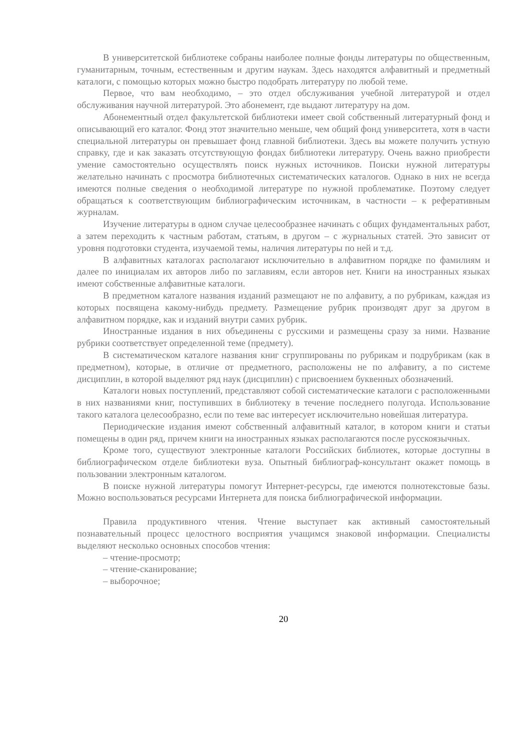В университетской библиотеке собраны наиболее полные фонды литературы по общественным, гуманитарным, точным, естественным и другим наукам. Здесь находятся алфавитный и предметный каталоги, с помощью которых можно быстро подобрать литературу по любой теме.
Первое, что вам необходимо, – это отдел обслуживания учебной литературой и отдел обслуживания научной литературой. Это абонемент, где выдают литературу на дом.
Абонементный отдел факультетской библиотеки имеет свой собственный литературный фонд и описывающий его каталог. Фонд этот значительно меньше, чем общий фонд университета, хотя в части специальной литературы он превышает фонд главной библиотеки. Здесь вы можете получить устную справку, где и как заказать отсутствующую фондах библиотеки литературу. Очень важно приобрести умение самостоятельно осуществлять поиск нужных источников. Поиски нужной литературы желательно начинать с просмотра библиотечных систематических каталогов. Однако в них не всегда имеются полные сведения о необходимой литературе по нужной проблематике. Поэтому следует обращаться к соответствующим библиографическим источникам, в частности – к реферативным журналам.
Изучение литературы в одном случае целесообразнее начинать с общих фундаментальных работ, а затем переходить к частным работам, статьям, в другом – с журнальных статей. Это зависит от уровня подготовки студента, изучаемой темы, наличия литературы по ней и т.д.
В алфавитных каталогах располагают исключительно в алфавитном порядке по фамилиям и далее по инициалам их авторов либо по заглавиям, если авторов нет. Книги на иностранных языках имеют собственные алфавитные каталоги.
В предметном каталоге названия изданий размещают не по алфавиту, а по рубрикам, каждая из которых посвящена какому-нибудь предмету. Размещение рубрик производят друг за другом в алфавитном порядке, как и изданий внутри самих рубрик.
Иностранные издания в них объединены с русскими и размещены сразу за ними. Название рубрики соответствует определенной теме (предмету).
В систематическом каталоге названия книг сгруппированы по рубрикам и подрубрикам (как в предметном), которые, в отличие от предметного, расположены не по алфавиту, а по системе дисциплин, в которой выделяют ряд наук (дисциплин) с присвоением буквенных обозначений.
Каталоги новых поступлений, представляют собой систематические каталоги с расположенными в них названиями книг, поступивших в библиотеку в течение последнего полугода. Использование такого каталога целесообразно, если по теме вас интересует исключительно новейшая литература.
Периодические издания имеют собственный алфавитный каталог, в котором книги и статьи помещены в один ряд, причем книги на иностранных языках располагаются после русскоязычных.
Кроме того, существуют электронные каталоги Российских библиотек, которые доступны в библиографическом отделе библиотеки вуза. Опытный библиограф-консультант окажет помощь в пользовании электронным каталогом.
В поиске нужной литературы помогут Интернет-ресурсы, где имеются полнотекстовые базы. Можно воспользоваться ресурсами Интернета для поиска библиографической информации.
Правила продуктивного чтения. Чтение выступает как активный самостоятельный познавательный процесс целостного восприятия учащимся знаковой информации. Специалисты выделяют несколько основных способов чтения:
– чтение-просмотр;
– чтение-сканирование;
– выборочное;
20